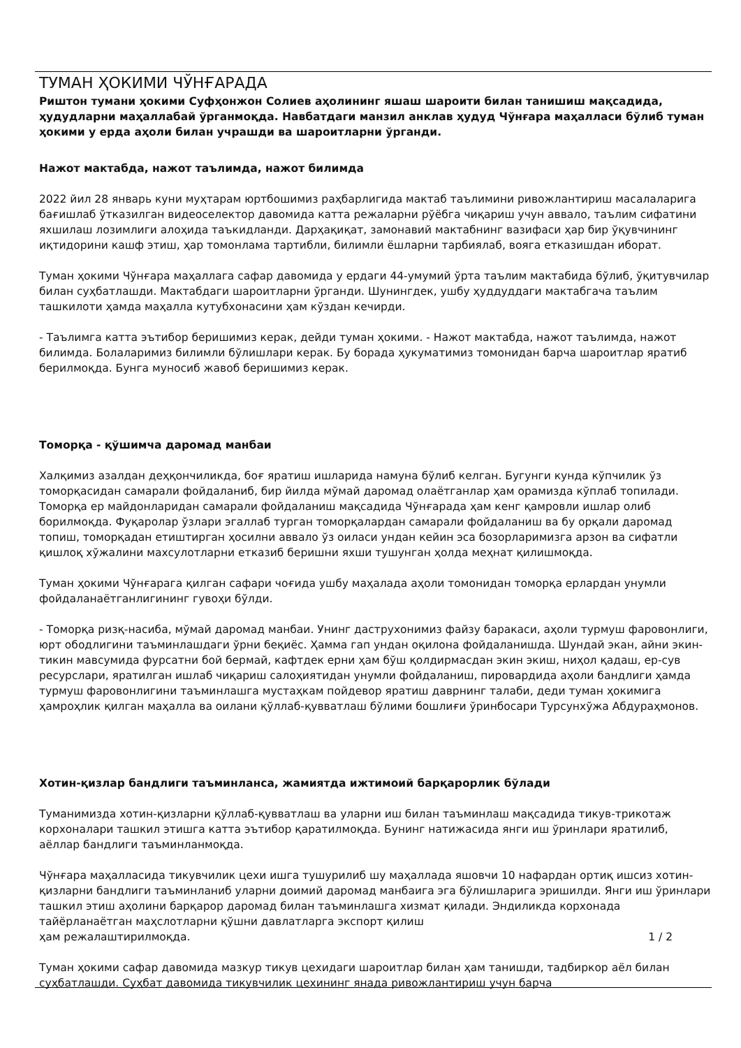ТУМАН ҲОКИМИ ЧЎНҒАРАДА
Риштон тумани ҳокими Суфҳонжон Солиев аҳолининг яшаш шароити билан танишиш мақсадида, ҳудудларни маҳаллабай ўрганмоқда. Навбатдаги манзил анклав ҳудуд Чўнғара маҳалласи бўлиб туман ҳокими у ерда аҳоли билан учрашди ва шароитларни ўрганди.
Нажот мактабда, нажот таълимда, нажот билимда
2022 йил 28 январь куни муҳтарам юртбошимиз раҳбарлигида мактаб таълимини ривожлантириш масалаларига бағишлаб ўтказилган видеоселектор давомида катта режаларни рўёбга чиқариш учун аввало, таълим сифатини яхшилаш лозимлиги алоҳида таъкидланди. Дарҳақиқат, замонавий мактабнинг вазифаси ҳар бир ўқувчининг иқтидорини кашф этиш, ҳар томонлама тартибли, билимли ёшларни тарбиялаб, вояга етказишдан иборат.
Туман ҳокими Чўнғара маҳаллага сафар давомида у ердаги 44-умумий ўрта таълим мактабида бўлиб, ўқитувчилар билан суҳбатлашди. Мактабдаги шароитларни ўрганди. Шунингдек, ушбу ҳуддуддаги мактабгача таълим ташкилоти ҳамда маҳалла кутубхонасини ҳам кўздан кечирди.
- Таълимга катта эътибор беришимиз керак, дейди туман ҳокими. - Нажот мактабда, нажот таълимда, нажот билимда. Болаларимиз билимли бўлишлари керак. Бу борада ҳукуматимиз томонидан барча шароитлар яратиб берилмоқда. Бунга муносиб жавоб беришимиз керак.
Томорқа - қўшимча даромад манбаи
Халқимиз азалдан деҳқончиликда, боғ яратиш ишларида намуна бўлиб келган. Бугунги кунда кўпчилик ўз томорқасидан самарали фойдаланиб, бир йилда мўмай даромад олаётганлар ҳам орамизда кўплаб топилади. Томорқа ер майдонларидан самарали фойдаланиш мақсадида Чўнғарада ҳам кенг қамровли ишлар олиб борилмоқда. Фуқаролар ўзлари эгаллаб турган томорқалардан самарали фойдаланиш ва бу орқали даромад топиш, томорқадан етиштирган ҳосилни аввало ўз оиласи ундан кейин эса бозорларимизга арзон ва сифатли қишлоқ хўжалини махсулотларни етказиб беришни яхши тушунган ҳолда меҳнат қилишмоқда.
Туман ҳокими Чўнғарага қилган сафари чоғида ушбу маҳалада аҳоли томонидан томорқа ерлардан унумли фойдаланаётганлигининг гувоҳи бўлди.
- Томорқа ризқ-насиба, мўмай даромад манбаи. Унинг даструхонимиз файзу баракаси, аҳоли турмуш фаровонлиги, юрт ободлигини таъминлашдаги ўрни беқиёс. Ҳамма гап ундан оқилона фойдаланишда. Шундай экан, айни экин-тикин мавсумида фурсатни бой бермай, кафтдек ерни ҳам бўш қолдирмасдан экин экиш, ниҳол қадаш, ер-сув ресурслари, яратилган ишлаб чиқариш салоҳиятидан унумли фойдаланиш, пировардида аҳоли бандлиги ҳамда турмуш фаровонлигини таъминлашга мустаҳкам пойдевор яратиш даврнинг талаби, деди туман ҳокимига ҳамроҳлик қилган маҳалла ва оилани қўллаб-қувватлаш бўлими бошлиғи ўринбосари Турсунхўжа Абдураҳмонов.
Хотин-қизлар бандлиги таъминланса, жамиятда ижтимоий барқарорлик бўлади
Туманимизда хотин-қизларни қўллаб-қувватлаш ва уларни иш билан таъминлаш мақсадида тикув-трикотаж корхоналари ташкил этишга катта эътибор қаратилмоқда. Бунинг натижасида янги иш ўринлари яратилиб, аёллар бандлиги таъминланмоқда.
Чўнғара маҳалласида тикувчилик цехи ишга тушурилиб шу маҳаллада яшовчи 10 нафардан ортиқ ишсиз хотин-қизларни бандлиги таъминланиб уларни доимий даромад манбаига эга бўлишларига эришилди. Янги иш ўринлари ташкил этиш аҳолини барқарор даромад билан таъминлашга хизмат қилади. Эндиликда корхонада тайёрланаётган маҳслотларни қўшни давлатларга экспорт қилиш
ҳам режалаштирилмоқда. 1 / 2
Туман ҳокими сафар давомида мазкур тикув цехидаги шароитлар билан ҳам танишди, тадбиркор аёл билан суҳбатлашди. Суҳбат давомида тикувчилик цехининг янада ривожлантириш учун барча